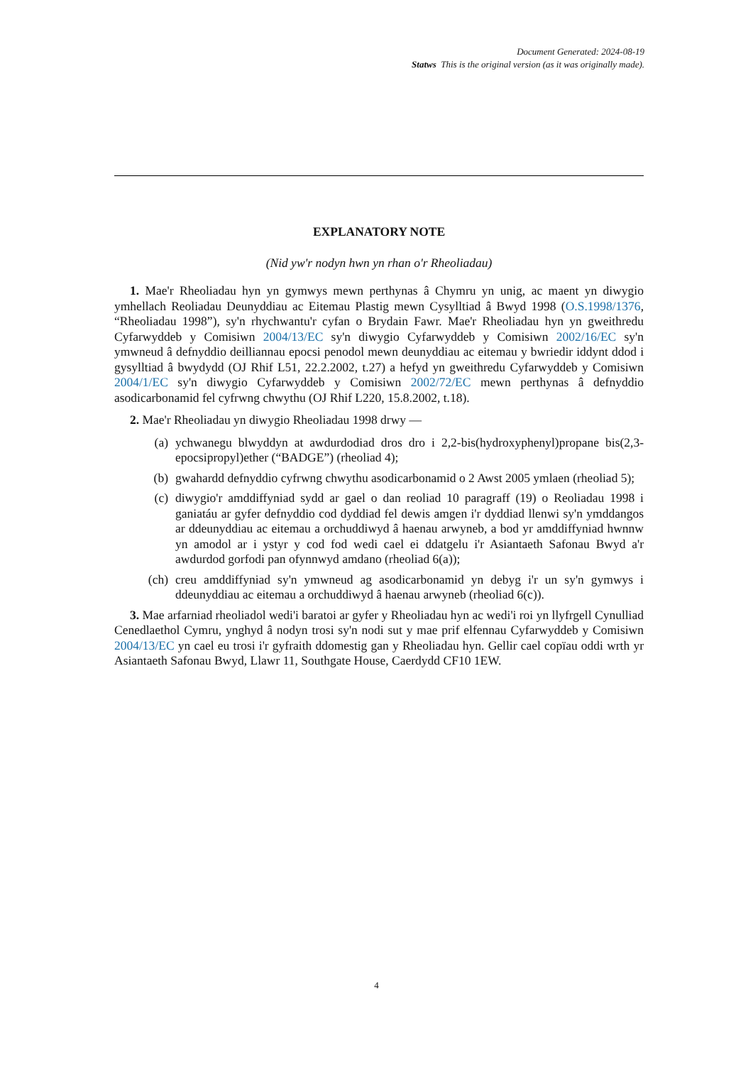Document Generated: 2024-08-19
Statws This is the original version (as it was originally made).
EXPLANATORY NOTE
(Nid yw'r nodyn hwn yn rhan o'r Rheoliadau)
1. Mae'r Rheoliadau hyn yn gymwys mewn perthynas â Chymru yn unig, ac maent yn diwygio ymhellach Reoliadau Deunyddiau ac Eitemau Plastig mewn Cysylltiad â Bwyd 1998 (O.S.1998/1376, “Rheoliadau 1998”), sy'n rhychwantu'r cyfan o Brydain Fawr. Mae'r Rheoliadau hyn yn gweithredu Cyfarwyddeb y Comisiwn 2004/13/EC sy'n diwygio Cyfarwyddeb y Comisiwn 2002/16/EC sy'n ymwneud â defnyddio deilliannau epocsi penodol mewn deunyddiau ac eitemau y bwriedir iddynt ddod i gysylltiad â bwydydd (OJ Rhif L51, 22.2.2002, t.27) a hefyd yn gweithredu Cyfarwyddeb y Comisiwn 2004/1/EC sy'n diwygio Cyfarwyddeb y Comisiwn 2002/72/EC mewn perthynas â defnyddio asodicarbonamid fel cyfrwng chwythu (OJ Rhif L220, 15.8.2002, t.18).
2. Mae'r Rheoliadau yn diwygio Rheoliadau 1998 drwy —
(a) ychwanegu blwyddyn at awdurdodiad dros dro i 2,2-bis(hydroxyphenyl)propane bis(2,3-epocsipropyl)ether (“BADGE”) (rheoliad 4);
(b) gwahardd defnyddio cyfrwng chwythu asodicarbonamid o 2 Awst 2005 ymlaen (rheoliad 5);
(c) diwygio'r amddiffyniad sydd ar gael o dan reoliad 10 paragraff (19) o Reoliadau 1998 i ganiatáu ar gyfer defnyddio cod dyddiad fel dewis amgen i'r dyddiad llenwi sy'n ymddangos ar ddeunyddiau ac eitemau a orchuddiwyd â haenau arwyneb, a bod yr amddiffyniad hwnnw yn amodol ar i ystyr y cod fod wedi cael ei ddatgelu i'r Asiantaeth Safonau Bwyd a'r awdurdod gorfodi pan ofynnwyd amdano (rheoliad 6(a));
(ch) creu amddiffyniad sy'n ymwneud ag asodicarbonamid yn debyg i'r un sy'n gymwys i ddeunyddiau ac eitemau a orchuddiwyd â haenau arwyneb (rheoliad 6(c)).
3. Mae arfarniad rheoliadol wedi'i baratoi ar gyfer y Rheoliadau hyn ac wedi'i roi yn llyfrgell Cynulliad Cenedlaethol Cymru, ynghyd â nodyn trosi sy'n nodi sut y mae prif elfennau Cyfarwyddeb y Comisiwn 2004/13/EC yn cael eu trosi i'r gyfraith ddomestig gan y Rheoliadau hyn. Gellir cael copïau oddi wrth yr Asiantaeth Safonau Bwyd, Llawr 11, Southgate House, Caerdydd CF10 1EW.
4